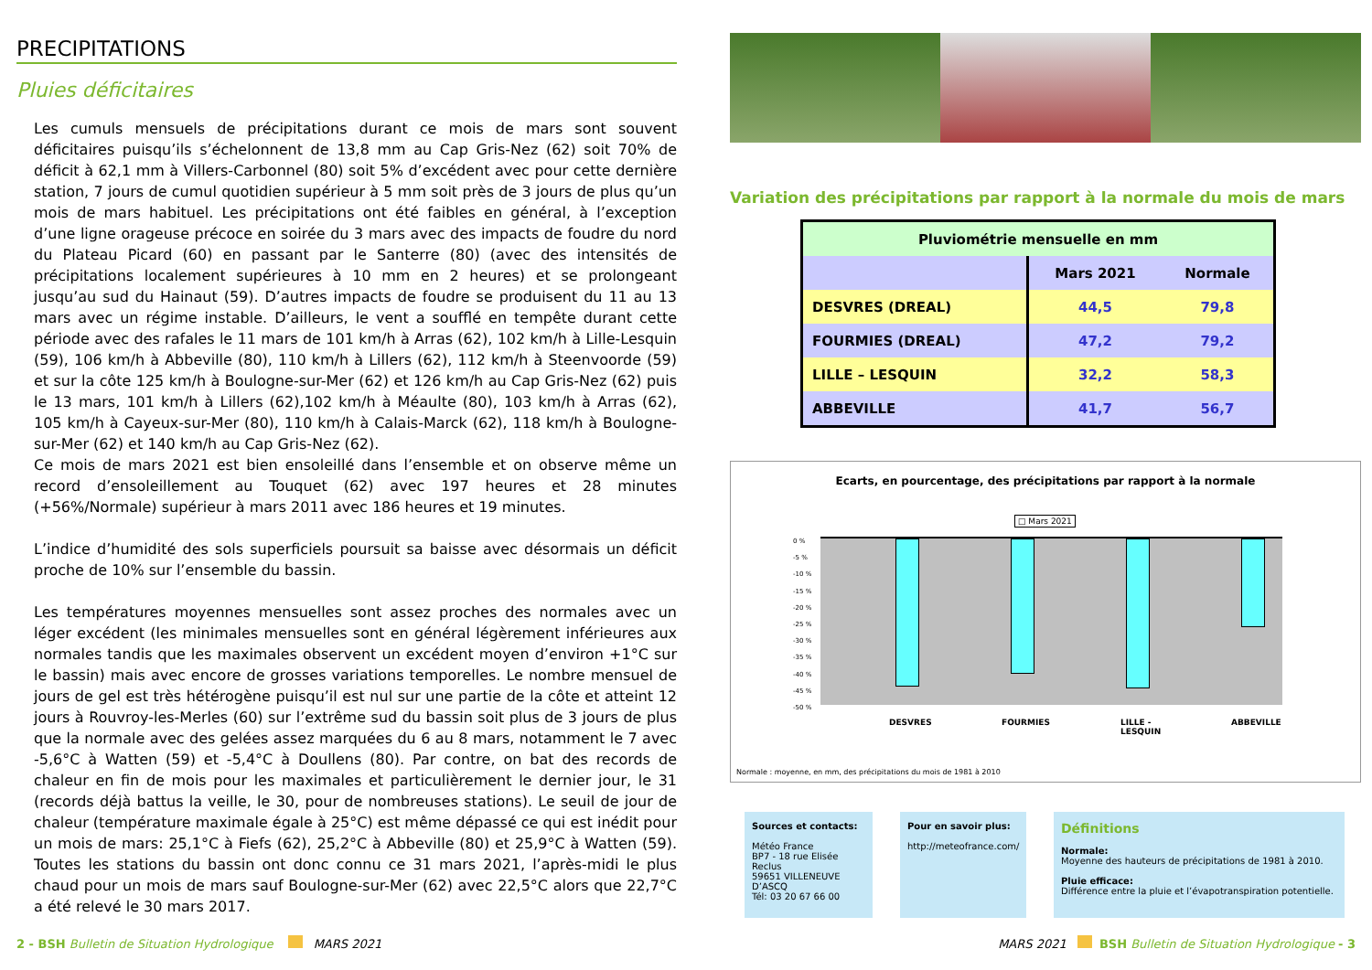PRECIPITATIONS
Pluies déficitaires
Les cumuls mensuels de précipitations durant ce mois de mars sont souvent déficitaires puisqu’ils s’échelonnent de 13,8 mm au Cap Gris-Nez (62) soit 70% de déficit à 62,1 mm à Villers-Carbonnel (80) soit 5% d’excédent avec pour cette dernière station, 7 jours de cumul quotidien supérieur à 5 mm soit près de 3 jours de plus qu’un mois de mars habituel. Les précipitations ont été faibles en général, à l’exception d’une ligne orageuse précoce en soirée du 3 mars avec des impacts de foudre du nord du Plateau Picard (60) en passant par le Santerre (80) (avec des intensités de précipitations localement supérieures à 10 mm en 2 heures) et se prolongeant jusqu’au sud du Hainaut (59). D’autres impacts de foudre se produisent du 11 au 13 mars avec un régime instable. D’ailleurs, le vent a soufflé en tempête durant cette période avec des rafales le 11 mars de 101 km/h à Arras (62), 102 km/h à Lille-Lesquin (59), 106 km/h à Abbeville (80), 110 km/h à Lillers (62), 112 km/h à Steenvoorde (59) et sur la côte 125 km/h à Boulogne-sur-Mer (62) et 126 km/h au Cap Gris-Nez (62) puis le 13 mars, 101 km/h à Lillers (62),102 km/h à Méaulte (80), 103 km/h à Arras (62), 105 km/h à Cayeux-sur-Mer (80), 110 km/h à Calais-Marck (62), 118 km/h à Boulogne-sur-Mer (62) et 140 km/h au Cap Gris-Nez (62).
Ce mois de mars 2021 est bien ensoleillé dans l’ensemble et on observe même un record d’ensoleillement au Touquet (62) avec 197 heures et 28 minutes (+56%/Normale) supérieur à mars 2011 avec 186 heures et 19 minutes.
L’indice d’humidité des sols superficiels poursuit sa baisse avec désormais un déficit proche de 10% sur l’ensemble du bassin.
Les températures moyennes mensuelles sont assez proches des normales avec un léger excédent (les minimales mensuelles sont en général légèrement inférieures aux normales tandis que les maximales observent un excédent moyen d’environ +1°C sur le bassin) mais avec encore de grosses variations temporelles. Le nombre mensuel de jours de gel est très hétérogène puisqu’il est nul sur une partie de la côte et atteint 12 jours à Rouvroy-les-Merles (60) sur l’extrême sud du bassin soit plus de 3 jours de plus que la normale avec des gelées assez marquées du 6 au 8 mars, notamment le 7 avec -5,6°C à Watten (59) et -5,4°C à Doullens (80). Par contre, on bat des records de chaleur en fin de mois pour les maximales et particulièrement le dernier jour, le 31 (records déjà battus la veille, le 30, pour de nombreuses stations). Le seuil de jour de chaleur (température maximale égale à 25°C) est même dépassé ce qui est inédit pour un mois de mars: 25,1°C à Fiefs (62), 25,2°C à Abbeville (80) et 25,9°C à Watten (59). Toutes les stations du bassin ont donc connu ce 31 mars 2021, l’après-midi le plus chaud pour un mois de mars sauf Boulogne-sur-Mer (62) avec 22,5°C alors que 22,7°C a été relevé le 30 mars 2017.
Variation des précipitations par rapport à la normale du mois de mars
| Pluviométrie mensuelle en mm | | |
| --- | --- | --- |
| | Mars 2021 | Normale |
| DESVRES (DREAL) | 44,5 | 79,8 |
| FOURMIES (DREAL) | 47,2 | 79,2 |
| LILLE – LESQUIN | 32,2 | 58,3 |
| ABBEVILLE | 41,7 | 56,7 |
Ecarts, en pourcentage, des précipitations par rapport à la normale
□ Mars 2021
0 %
-5 %
-10 %
-15 %
-20 %
-25 %
-30 %
-35 %
-40 %
-45 %
-50 %
DESVRES FOURMIES LILLE -
LESQUIN
ABBEVILLE
Normale : moyenne, en mm, des précipitations du mois de 1981 à 2010
Sources et contacts:
Météo France
BP7 - 18 rue Elisée Reclus
59651 VILLENEUVE D’ASCQ
Tél: 03 20 67 66 00
Pour en savoir plus:
http://meteofrance.com/
Définitions
Normale:
Moyenne des hauteurs de précipitations de 1981 à 2010.
Pluie efficace:
Différence entre la pluie et l’évapotranspiration potentielle.
2 - BSH Bulletin de Situation Hydrologique MARS 2021
MARS 2021 BSH Bulletin de Situation Hydrologique - 3